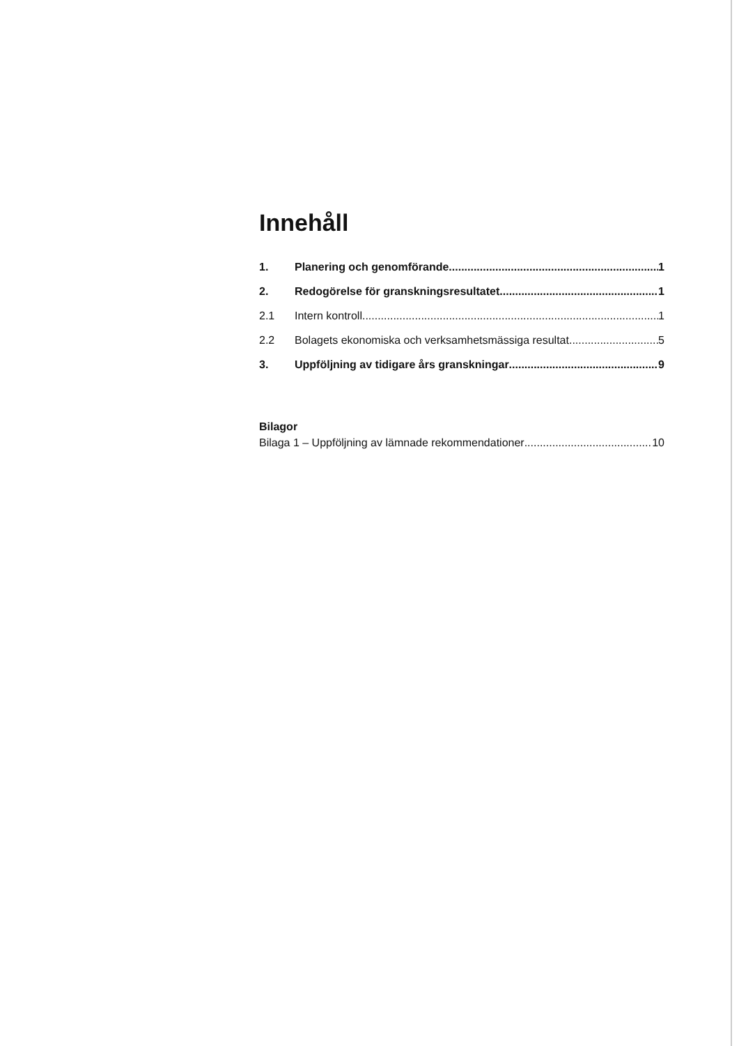Innehåll
1. Planering och genomförande 1
2. Redogörelse för granskningsresultatet 1
2.1 Intern kontroll 1
2.2 Bolagets ekonomiska och verksamhetsmässiga resultat 5
3. Uppföljning av tidigare års granskningar 9
Bilagor
Bilaga 1 – Uppföljning av lämnade rekommendationer 10